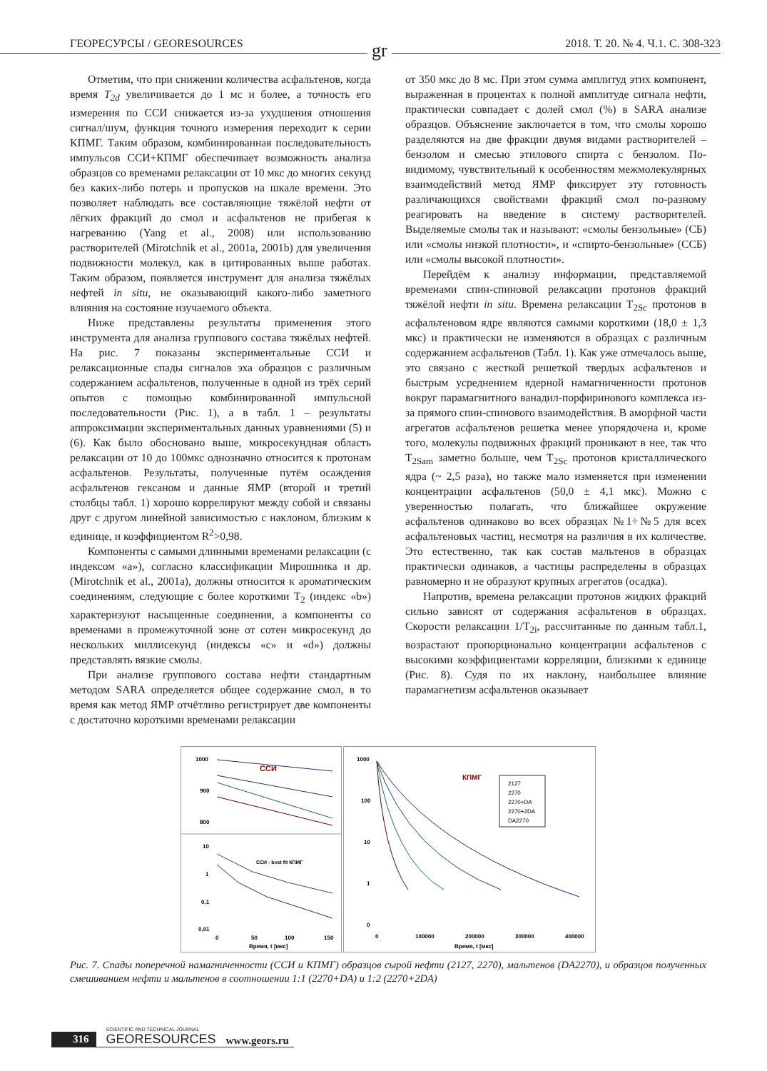ГЕОРЕСУРСЫ / GEORESOURCES 2018. Т. 20. № 4. Ч.1. С. 308-323 gr
Отметим, что при снижении количества асфальтенов, когда время T<sub>2d</sub> увеличивается до 1 мс и более, а точность его измерения по ССИ снижается из-за ухудшения отношения сигнал/шум, функция точного измерения переходит к серии КПМГ. Таким образом, комбинированная последовательность импульсов ССИ+КПМГ обеспечивает возможность анализа образцов со временами релаксации от 10 мкс до многих секунд без каких-либо потерь и пропусков на шкале времени. Это позволяет наблюдать все составляющие тяжёлой нефти от лёгких фракций до смол и асфальтенов не прибегая к нагреванию (Yang et al., 2008) или использованию растворителей (Mirotchnik et al., 2001a, 2001b) для увеличения подвижности молекул, как в цитированных выше работах. Таким образом, появляется инструмент для анализа тяжёлых нефтей in situ, не оказывающий какого-либо заметного влияния на состояние изучаемого объекта.
Ниже представлены результаты применения этого инструмента для анализа группового состава тяжёлых нефтей. На рис. 7 показаны экспериментальные ССИ и релаксационные спады сигналов эха образцов с различным содержанием асфальтенов, полученные в одной из трёх серий опытов с помощью комбинированной импульсной последовательности (Рис. 1), а в табл. 1 – результаты аппроксимации экспериментальных данных уравнениями (5) и (6). Как было обосновано выше, микросекундная область релаксации от 10 до 100мкс однозначно относится к протонам асфальтенов. Результаты, полученные путём осаждения асфальтенов гексаном и данные ЯМР (второй и третий столбцы табл. 1) хорошо коррелируют между собой и связаны друг с другом линейной зависимостью с наклоном, близким к единице, и коэффициентом R<sup>2</sup>>0,98.
Компоненты с самыми длинными временами релаксации (с индексом «a»), согласно классификации Мирошника и др. (Mirotchnik et al., 2001a), должны относится к ароматическим соединениям, следующие с более короткими T<sub>2</sub> (индекс «b») характеризуют насыщенные соединения, а компоненты со временами в промежуточной зоне от сотен микросекунд до нескольких миллисекунд (индексы «c» и «d») должны представлять вязкие смолы.
При анализе группового состава нефти стандартным методом SARA определяется общее содержание смол, в то время как метод ЯМР отчётливо регистрирует две компоненты с достаточно короткими временами релаксации
от 350 мкс до 8 мс. При этом сумма амплитуд этих компонент, выраженная в процентах к полной амплитуде сигнала нефти, практически совпадает с долей смол (%) в SARA анализе образцов. Объяснение заключается в том, что смолы хорошо разделяются на две фракции двумя видами растворителей –бензолом и смесью этилового спирта с бензолом. По-видимому, чувствительный к особенностям межмолекулярных взаимодействий метод ЯМР фиксирует эту готовность различающихся свойствами фракций смол по-разному реагировать на введение в систему растворителей. Выделяемые смолы так и называют: «смолы бензольные» (СБ) или «смолы низкой плотности», и «спирто-бензольные» (ССБ) или «смолы высокой плотности».
Перейдём к анализу информации, представляемой временами спин-спиновой релаксации протонов фракций тяжёлой нефти in situ. Времена релаксации T<sub>2Sc</sub> протонов в асфальтеновом ядре являются самыми короткими (18,0 ± 1,3 мкс) и практически не изменяются в образцах с различным содержанием асфальтенов (Табл. 1). Как уже отмечалось выше, это связано с жесткой решеткой твердых асфальтенов и быстрым усреднением ядерной намагниченности протонов вокруг парамагнитного ванадил-порфиринового комплекса из-за прямого спин-спинового взаимодействия. В аморфной части агрегатов асфальтенов решетка менее упорядочена и, кроме того, молекулы подвижных фракций проникают в нее, так что T<sub>2Sam</sub> заметно больше, чем T<sub>2Sc</sub> протонов кристаллического ядра (~ 2,5 раза), но также мало изменяется при изменении концентрации асфальтенов (50,0 ± 4,1 мкс). Можно с уверенностью полагать, что ближайшее окружение асфальтенов одинаково во всех образцах №1÷№5 для всех асфальтеновых частиц, несмотря на различия в их количестве. Это естественно, так как состав мальтенов в образцах практически одинаков, а частицы распределены в образцах равномерно и не образуют крупных агрегатов (осадка).
Напротив, времена релаксации протонов жидких фракций сильно зависят от содержания асфальтенов в образцах. Скорости релаксации 1/T<sub>2i</sub>, рассчитанные по данным табл.1, возрастают пропорционально концентрации асфальтенов с высокими коэффициентами корреляции, близкими к единице (Рис. 8). Судя по их наклону, наибольшее влияние парамагнетизм асфальтенов оказывает
1000
900
800
ССИ
10
1
0,1
0,01
ССИ - best fit КПМГ
0
50
100
150
Время, t [мкс]
1000
100
10
1
0
КПМГ
2127
2270
2270+DA
2270+2DA
DA2270
0
100000
200000
300000
400000
Время, t [мкс]
Рис. 7. Спады поперечной намагниченности (ССИ и КПМГ) образцов сырой нефти (2127, 2270), мальтенов (DA2270), и образцов полученных смешиванием нефти и мальтенов в соотношении 1:1 (2270+DA) и 1:2 (2270+2DA)
316 SCIENTIFIC AND TECHNICAL JOURNAL
GEORESOURCES www.geors.ru